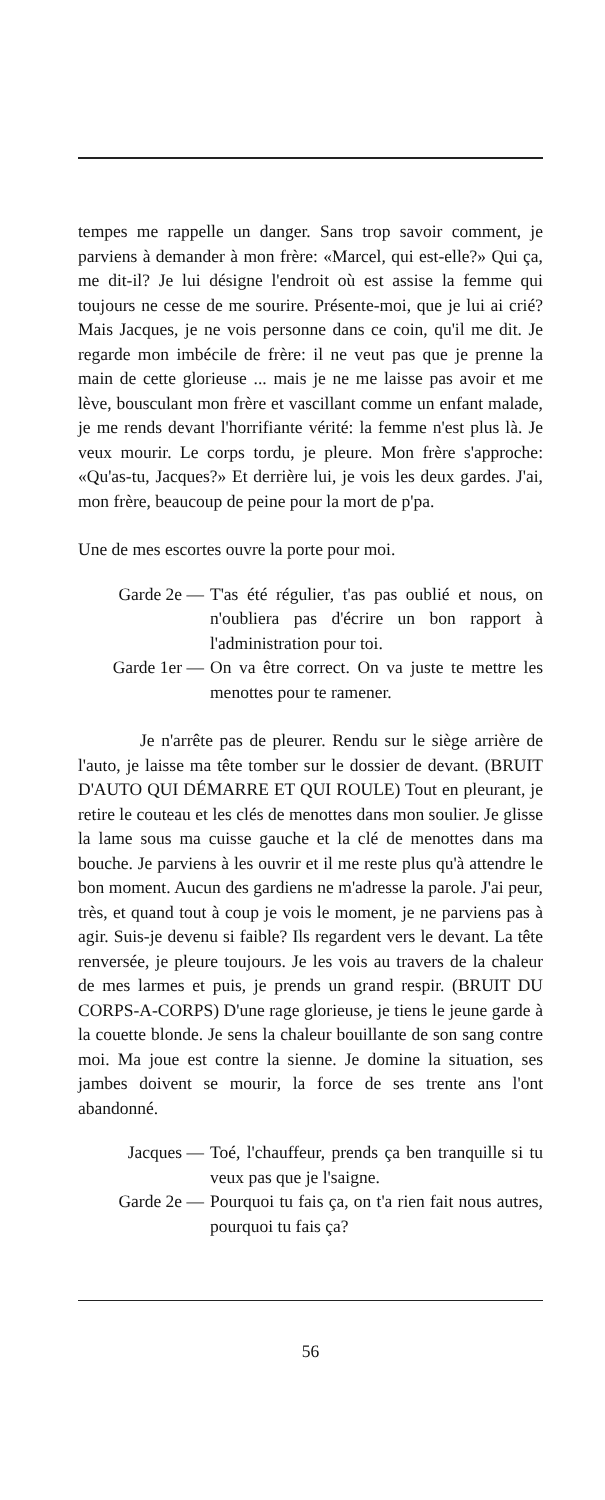tempes me rappelle un danger. Sans trop savoir comment, je parviens à demander à mon frère: «Marcel, qui est-elle?» Qui ça, me dit-il? Je lui désigne l'endroit où est assise la femme qui toujours ne cesse de me sourire. Présente-moi, que je lui ai crié? Mais Jacques, je ne vois personne dans ce coin, qu'il me dit. Je regarde mon imbécile de frère: il ne veut pas que je prenne la main de cette glorieuse ... mais je ne me laisse pas avoir et me lève, bousculant mon frère et vascillant comme un enfant malade, je me rends devant l'horrifiante vérité: la femme n'est plus là. Je veux mourir. Le corps tordu, je pleure. Mon frère s'approche: «Qu'as-tu, Jacques?» Et derrière lui, je vois les deux gardes. J'ai, mon frère, beaucoup de peine pour la mort de p'pa.
Une de mes escortes ouvre la porte pour moi.
Garde 2e — T'as été régulier, t'as pas oublié et nous, on n'oubliera pas d'écrire un bon rapport à l'administration pour toi.
Garde 1er — On va être correct. On va juste te mettre les menottes pour te ramener.
Je n'arrête pas de pleurer. Rendu sur le siège arrière de l'auto, je laisse ma tête tomber sur le dossier de devant. (BRUIT D'AUTO QUI DÉMARRE ET QUI ROULE) Tout en pleurant, je retire le couteau et les clés de menottes dans mon soulier. Je glisse la lame sous ma cuisse gauche et la clé de menottes dans ma bouche. Je parviens à les ouvrir et il me reste plus qu'à attendre le bon moment. Aucun des gardiens ne m'adresse la parole. J'ai peur, très, et quand tout à coup je vois le moment, je ne parviens pas à agir. Suis-je devenu si faible? Ils regardent vers le devant. La tête renversée, je pleure toujours. Je les vois au travers de la chaleur de mes larmes et puis, je prends un grand respir. (BRUIT DU CORPS-A-CORPS) D'une rage glorieuse, je tiens le jeune garde à la couette blonde. Je sens la chaleur bouillante de son sang contre moi. Ma joue est contre la sienne. Je domine la situation, ses jambes doivent se mourir, la force de ses trente ans l'ont abandonné.
Jacques — Toé, l'chauffeur, prends ça ben tranquille si tu veux pas que je l'saigne.
Garde 2e — Pourquoi tu fais ça, on t'a rien fait nous autres, pourquoi tu fais ça?
56